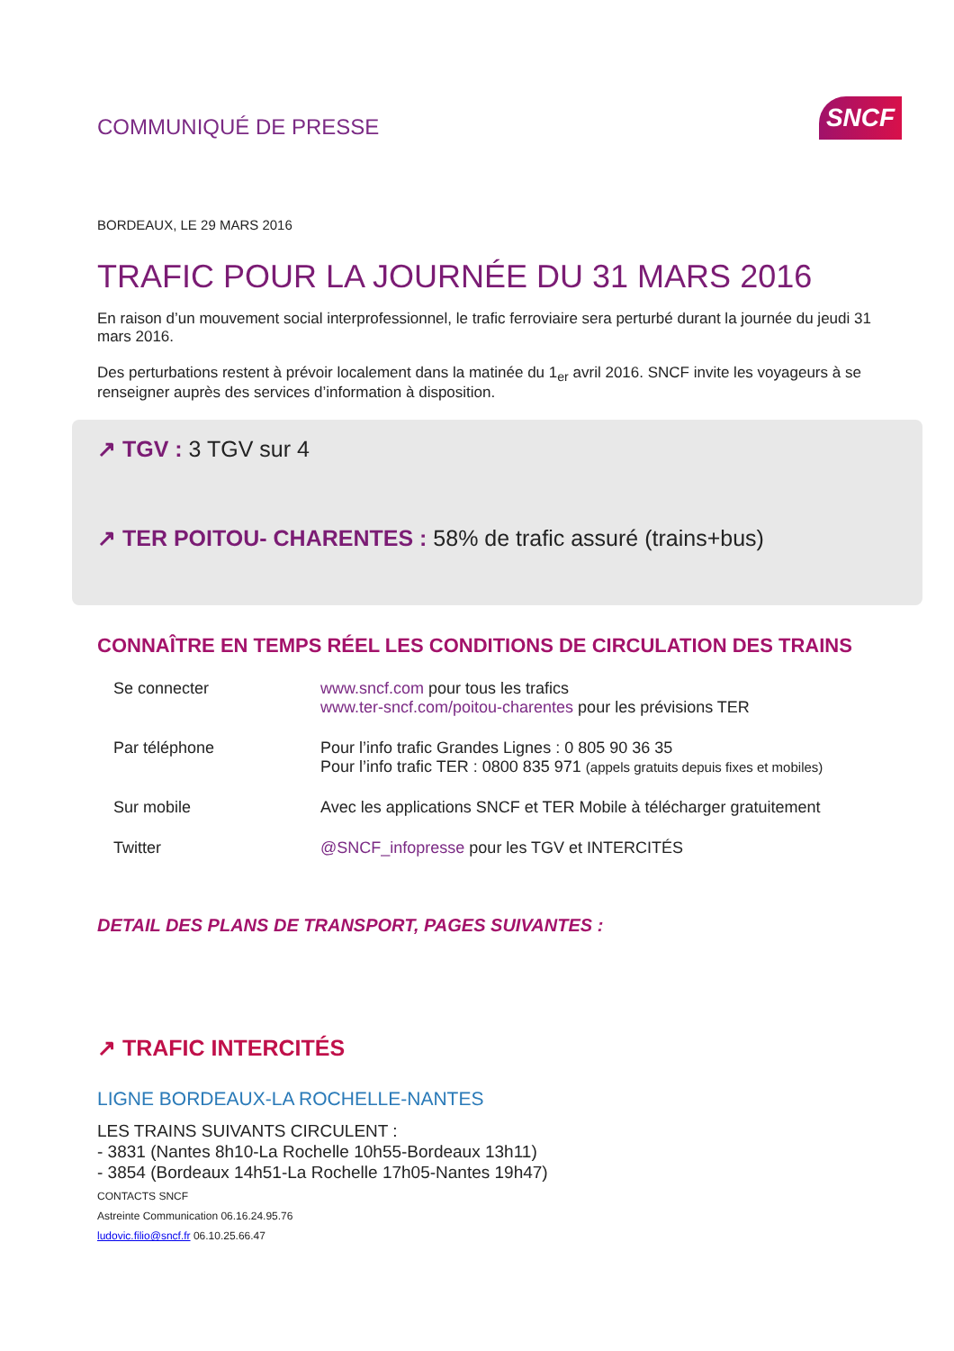COMMUNIQUÉ DE PRESSE
SNCF
BORDEAUX, LE 29 MARS 2016
TRAFIC POUR LA JOURNÉE DU 31 MARS 2016
En raison d’un mouvement social interprofessionnel, le trafic ferroviaire sera perturbé durant la journée du jeudi 31 mars 2016.
Des perturbations restent à prévoir localement dans la matinée du 1<sub>er</sub> avril 2016. SNCF invite les voyageurs à se renseigner auprès des services d’information à disposition.
↗ TGV : 3 TGV sur 4
↗ TER POITOU- CHARENTES : 58% de trafic assuré (trains+bus)
CONNAÎTRE EN TEMPS RÉEL LES CONDITIONS DE CIRCULATION DES TRAINS
| Se connecter | www.sncf.com pour tous les trafics www.ter-sncf.com/poitou-charentes pour les prévisions TER |
| Par téléphone | Pour l’info trafic Grandes Lignes : 0 805 90 36 35 Pour l’info trafic TER : 0800 835 971 (appels gratuits depuis fixes et mobiles) |
| Sur mobile | Avec les applications SNCF et TER Mobile à télécharger gratuitement |
| Twitter | @SNCF_infopresse pour les TGV et INTERCITÉS |
DETAIL DES PLANS DE TRANSPORT, PAGES SUIVANTES :
↗ TRAFIC INTERCITÉS
LIGNE BORDEAUX-LA ROCHELLE-NANTES
LES TRAINS SUIVANTS CIRCULENT :
- 3831 (Nantes 8h10-La Rochelle 10h55-Bordeaux 13h11)
- 3854 (Bordeaux 14h51-La Rochelle 17h05-Nantes 19h47)
CONTACTS SNCF
Astreinte Communication 06.16.24.95.76
ludovic.filio@sncf.fr 06.10.25.66.47